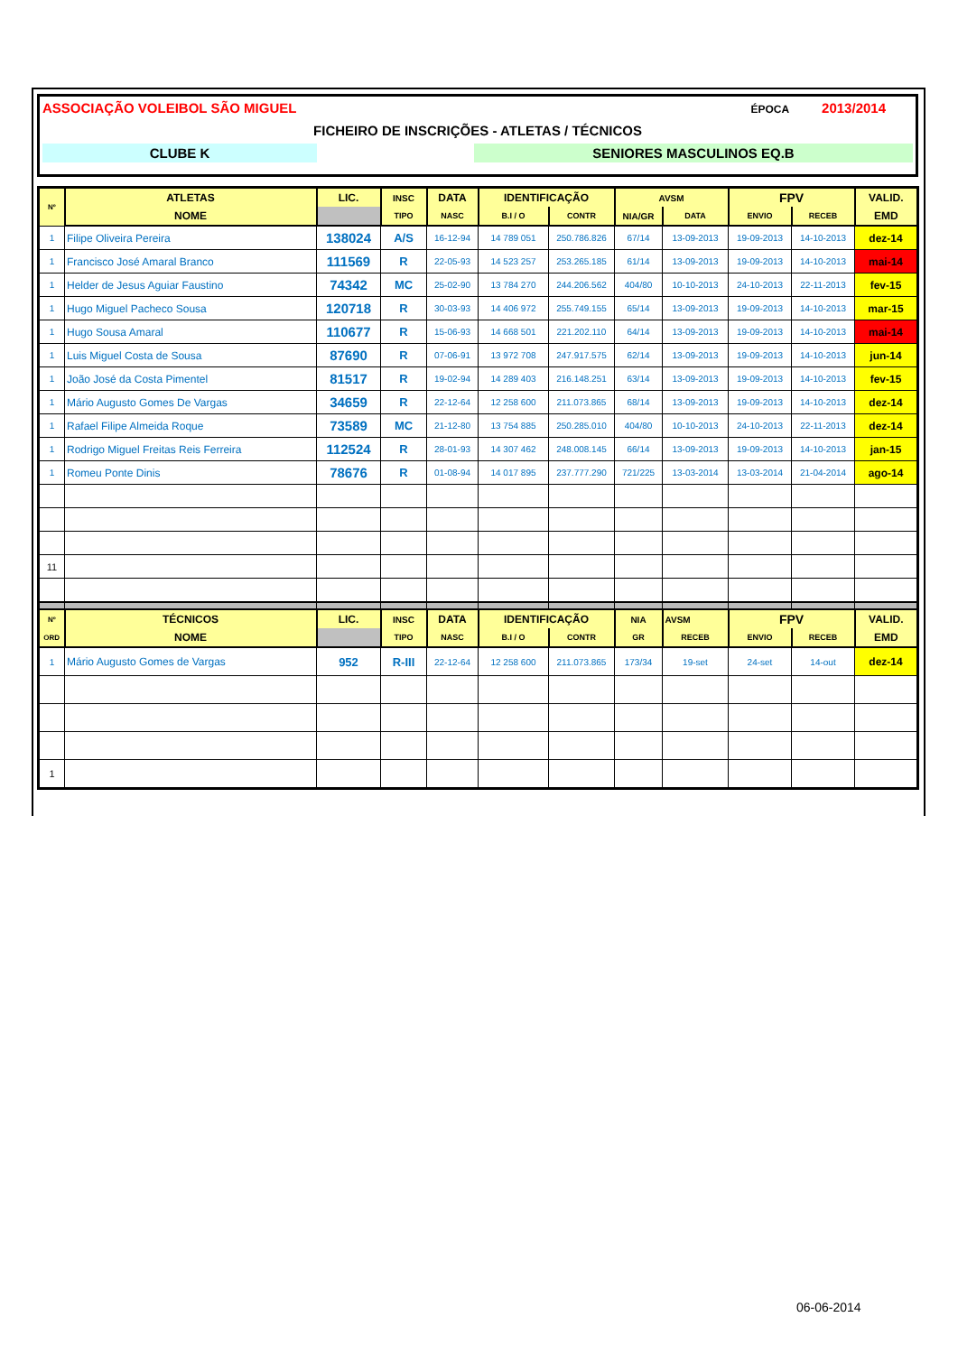ASSOCIAÇÃO VOLEIBOL SÃO MIGUEL ÉPOCA 2013/2014
FICHEIRO DE INSCRIÇÕES - ATLETAS / TÉCNICOS
CLUBE K SENIORES MASCULINOS EQ.B
| Nº | ATLETAS | LIC. | INSC | DATA | IDENTIFICAÇÃO | | AVSM | | FPV | | VALID. |
| --- | --- | --- | --- | --- | --- | --- | --- | --- | --- | --- | --- |
| | NOME | | TIPO | NASC | B.I / O | CONTR | NIA/GR | DATA | ENVIO | RECEB | EMD |
| 1 | Filipe Oliveira Pereira | 138024 | A/S | 16-12-94 | 14 789 051 | 250.786.826 | 67/14 | 13-09-2013 | 19-09-2013 | 14-10-2013 | dez-14 |
| 1 | Francisco José Amaral Branco | 111569 | R | 22-05-93 | 14 523 257 | 253.265.185 | 61/14 | 13-09-2013 | 19-09-2013 | 14-10-2013 | mai-14 |
| 1 | Helder de Jesus Aguiar Faustino | 74342 | MC | 25-02-90 | 13 784 270 | 244.206.562 | 404/80 | 10-10-2013 | 24-10-2013 | 22-11-2013 | fev-15 |
| 1 | Hugo Miguel Pacheco Sousa | 120718 | R | 30-03-93 | 14 406 972 | 255.749.155 | 65/14 | 13-09-2013 | 19-09-2013 | 14-10-2013 | mar-15 |
| 1 | Hugo Sousa Amaral | 110677 | R | 15-06-93 | 14 668 501 | 221.202.110 | 64/14 | 13-09-2013 | 19-09-2013 | 14-10-2013 | mai-14 |
| 1 | Luis Miguel Costa de Sousa | 87690 | R | 07-06-91 | 13 972 708 | 247.917.575 | 62/14 | 13-09-2013 | 19-09-2013 | 14-10-2013 | jun-14 |
| 1 | João José da Costa Pimentel | 81517 | R | 19-02-94 | 14 289 403 | 216.148.251 | 63/14 | 13-09-2013 | 19-09-2013 | 14-10-2013 | fev-15 |
| 1 | Mário Augusto Gomes De Vargas | 34659 | R | 22-12-64 | 12 258 600 | 211.073.865 | 68/14 | 13-09-2013 | 19-09-2013 | 14-10-2013 | dez-14 |
| 1 | Rafael Filipe Almeida Roque | 73589 | MC | 21-12-80 | 13 754 885 | 250.285.010 | 404/80 | 10-10-2013 | 24-10-2013 | 22-11-2013 | dez-14 |
| 1 | Rodrigo Miguel Freitas Reis Ferreira | 112524 | R | 28-01-93 | 14 307 462 | 248.008.145 | 66/14 | 13-09-2013 | 19-09-2013 | 14-10-2013 | jan-15 |
| 1 | Romeu Ponte Dinis | 78676 | R | 01-08-94 | 14 017 895 | 237.777.290 | 721/225 | 13-03-2014 | 13-03-2014 | 21-04-2014 | ago-14 |
| 11 | | | | | | | | | | | |
| Nº | TÉCNICOS | LIC. | INSC | DATA | IDENTIFICAÇÃO | | NIA | AVSM | FPV | | VALID. |
| ORD | NOME | | TIPO | NASC | B.I / O | CONTR | GR | RECEB | ENVIO | RECEB | EMD |
| 1 | Mário Augusto Gomes de Vargas | 952 | R-III | 22-12-64 | 12 258 600 | 211.073.865 | 173/34 | 19-set | 24-set | 14-out | dez-14 |
| 1 | | | | | | | | | | | |
06-06-2014